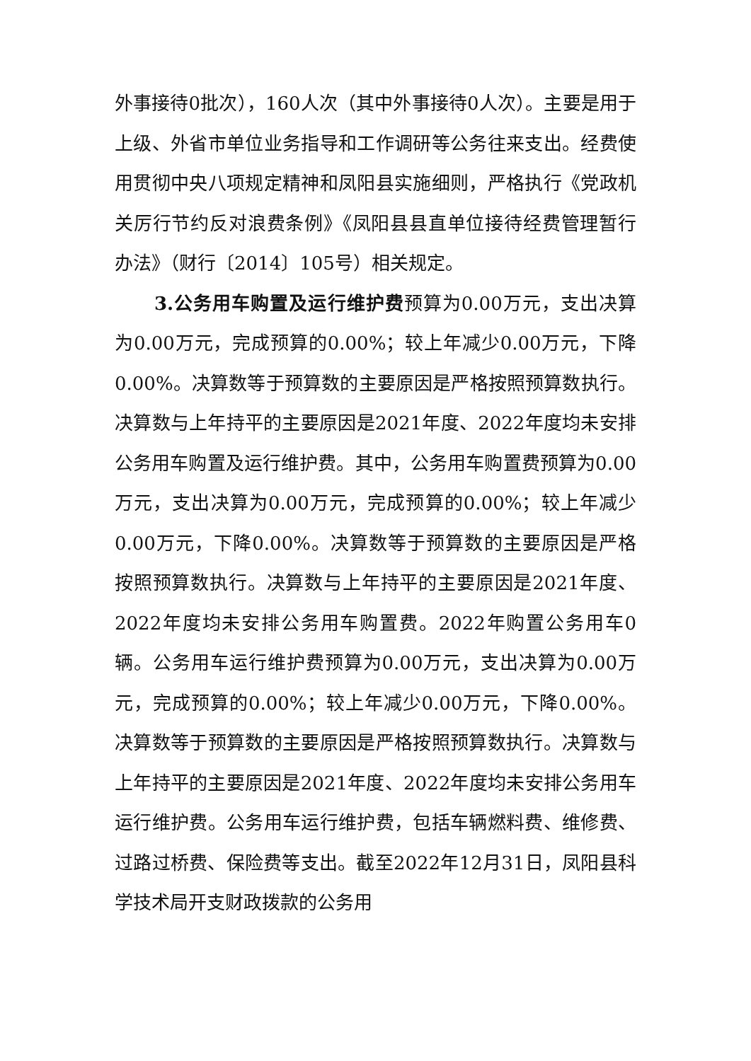外事接待0批次），160人次（其中外事接待0人次）。主要是用于上级、外省市单位业务指导和工作调研等公务往来支出。经费使用贯彻中央八项规定精神和凤阳县实施细则，严格执行《党政机关厉行节约反对浪费条例》《凤阳县县直单位接待经费管理暂行办法》（财行〔2014〕105号）相关规定。
3.公务用车购置及运行维护费预算为0.00万元，支出决算为0.00万元，完成预算的0.00%；较上年减少0.00万元，下降0.00%。决算数等于预算数的主要原因是严格按照预算数执行。决算数与上年持平的主要原因是2021年度、2022年度均未安排公务用车购置及运行维护费。其中，公务用车购置费预算为0.00万元，支出决算为0.00万元，完成预算的0.00%；较上年减少0.00万元，下降0.00%。决算数等于预算数的主要原因是严格按照预算数执行。决算数与上年持平的主要原因是2021年度、2022年度均未安排公务用车购置费。2022年购置公务用车0辆。公务用车运行维护费预算为0.00万元，支出决算为0.00万元，完成预算的0.00%；较上年减少0.00万元，下降0.00%。决算数等于预算数的主要原因是严格按照预算数执行。决算数与上年持平的主要原因是2021年度、2022年度均未安排公务用车运行维护费。公务用车运行维护费，包括车辆燃料费、维修费、过路过桥费、保险费等支出。截至2022年12月31日，凤阳县科学技术局开支财政拨款的公务用